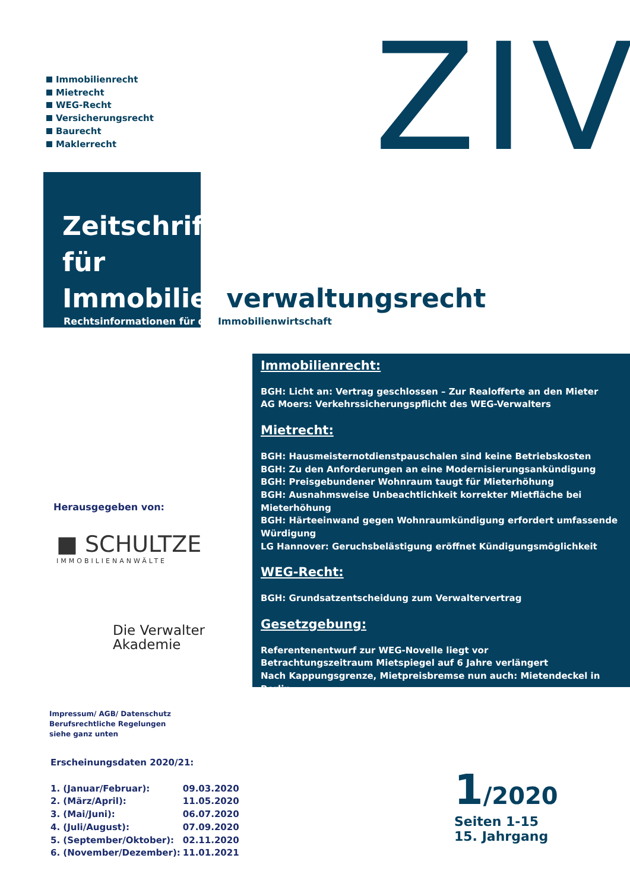Immobilienrecht
Mietrecht
WEG-Recht
Versicherungsrecht
Baurecht
Maklerrecht
ZIV
Zeitschrift
für
Immobilienverwaltungsrecht
Rechtsinformationen für die Immobilienwirtschaft
Immobilienrecht:
BGH: Licht an: Vertrag geschlossen – Zur Realofferte an den Mieter
AG Moers: Verkehrssicherungspflicht des WEG-Verwalters
Mietrecht:
BGH: Hausmeisternotdienstpauschalen sind keine Betriebskosten
BGH: Zu den Anforderungen an eine Modernisierungsankündigung
BGH: Preisgebundener Wohnraum taugt für Mieterhöhung
BGH: Ausnahmsweise Unbeachtlichkeit korrekter Mietfläche bei Mieterhöhung
BGH: Härteeinwand gegen Wohnraumkündigung erfordert umfassende Würdigung
LG Hannover: Geruchsbelästigung eröffnet Kündigungsmöglichkeit
WEG-Recht:
BGH: Grundsatzentscheidung zum Verwaltervertrag
Gesetzgebung:
Referentenentwurf zur WEG-Novelle liegt vor
Betrachtungszeitraum Mietspiegel auf 6 Jahre verlängert
Nach Kappungsgrenze, Mietpreisbremse nun auch: Mietendeckel in Berlin
Herausgegeben von:
■ SCHULTZE
IMMOBILIENANWÄLTE
Die Verwalter
Akademie
Impressum/ AGB/ Datenschutz
Berufsrechtliche Regelungen
siehe ganz unten
Erscheinungsdaten 2020/21:
| 1. (Januar/Februar): | 09.03.2020 |
| 2. (März/April): | 11.05.2020 |
| 3. (Mai/Juni): | 06.07.2020 |
| 4. (Juli/August): | 07.09.2020 |
| 5. (September/Oktober): | 02.11.2020 |
| 6. (November/Dezember): | 11.01.2021 |
1/2020
Seiten 1-15
15. Jahrgang